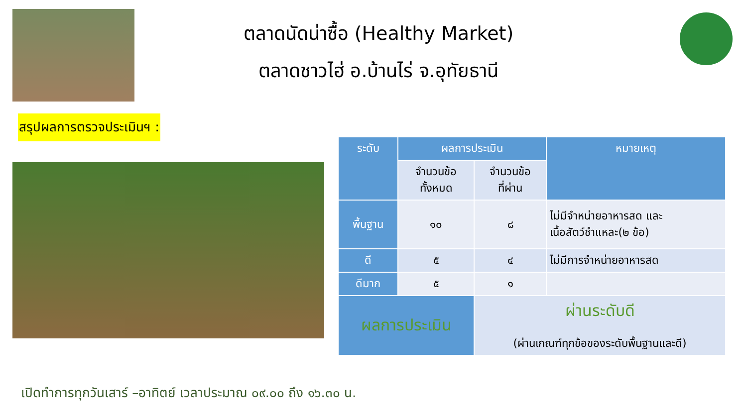ตลาดนัดน่าซื้อ (Healthy Market)
ตลาดชาวไฮ่ อ.บ้านไร่ จ.อุทัยธานี
สรุปผลการตรวจประเมินฯ :
| ระดับ | ผลการประเมิน | | หมายเหตุ |
| --- | --- | --- | --- |
| | จำนวนข้อ ทั้งหมด | จำนวนข้อ ที่ผ่าน | |
| พื้นฐาน | ๑๐ | ๘ | ไม่มีจำหน่ายอาหารสด และ เนื้อสัตว์ชำแหละ(๒ ข้อ) |
| ดี | ๕ | ๔ | ไม่มีการจำหน่ายอาหารสด |
| ดีมาก | ๕ | ๑ | |
| ผลการประเมิน | | ผ่านระดับดี (ผ่านเกณฑ์ทุกข้อของระดับพื้นฐานและดี) | |
เปิดทำการทุกวันเสาร์ –อาทิตย์ เวลาประมาณ ๐๙.๐๐ ถึง ๑๖.๓๐ น.